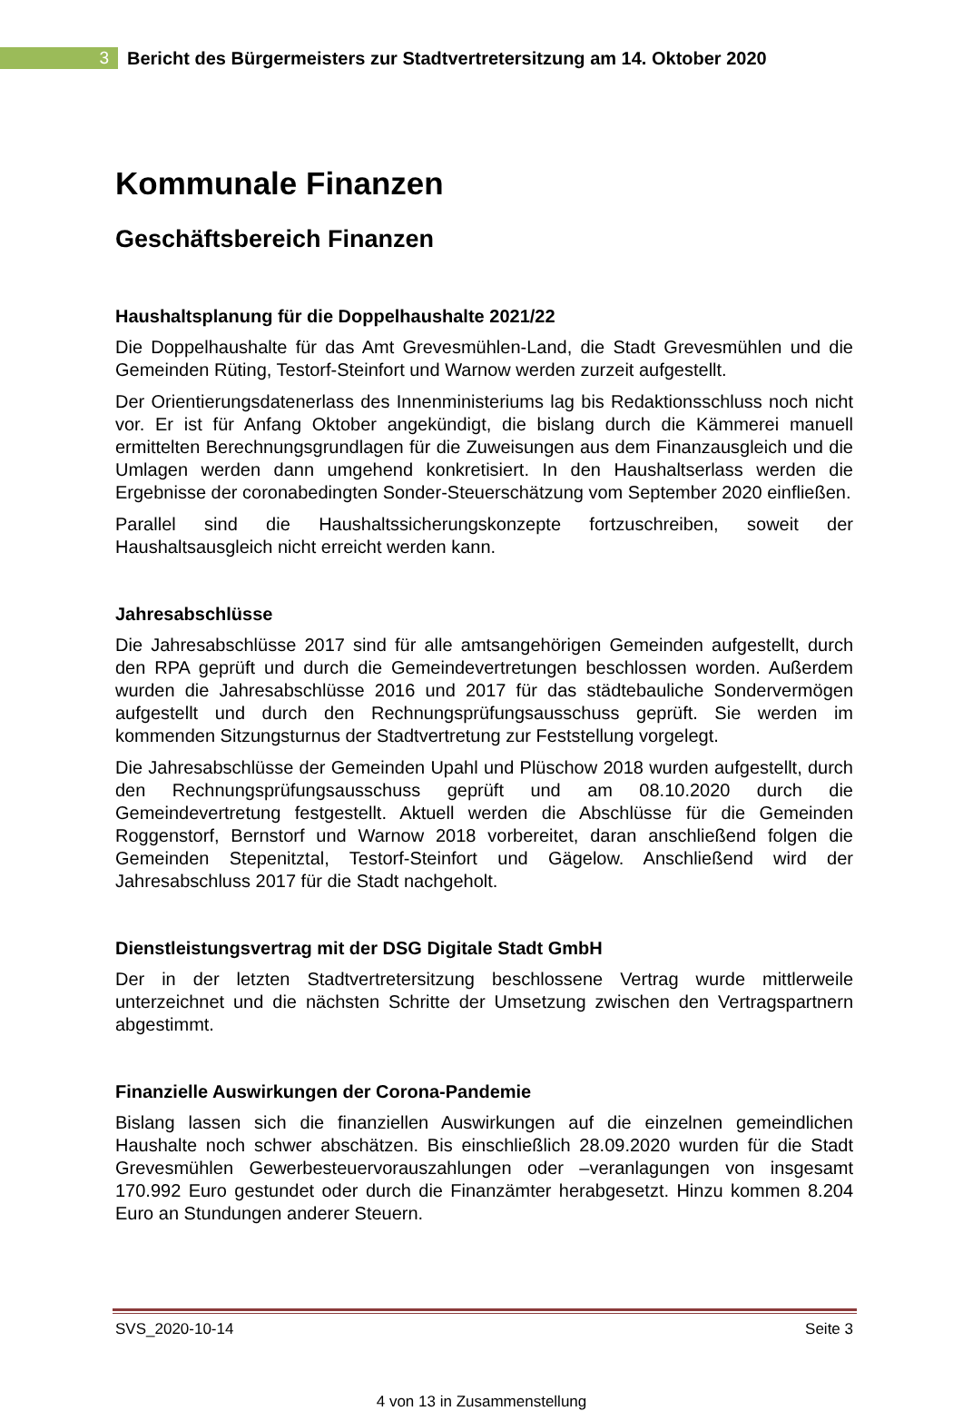3
Bericht des Bürgermeisters zur Stadtvertretersitzung am 14. Oktober 2020
Kommunale Finanzen
Geschäftsbereich Finanzen
Haushaltsplanung für die Doppelhaushalte 2021/22
Die Doppelhaushalte für das Amt Grevesmühlen-Land, die Stadt Grevesmühlen und die Gemeinden Rüting, Testorf-Steinfort und Warnow werden zurzeit aufgestellt.
Der Orientierungsdatenerlass des Innenministeriums lag bis Redaktionsschluss noch nicht vor. Er ist für Anfang Oktober angekündigt, die bislang durch die Kämmerei manuell ermittelten Berechnungsgrundlagen für die Zuweisungen aus dem Finanzausgleich und die Umlagen werden dann umgehend konkretisiert. In den Haushaltserlass werden die Ergebnisse der coronabedingten Sonder-Steuerschätzung vom September 2020 einfließen.
Parallel sind die Haushaltssicherungskonzepte fortzuschreiben, soweit der Haushaltsausgleich nicht erreicht werden kann.
Jahresabschlüsse
Die Jahresabschlüsse 2017 sind für alle amtsangehörigen Gemeinden aufgestellt, durch den RPA geprüft und durch die Gemeindevertretungen beschlossen worden. Außerdem wurden die Jahresabschlüsse 2016 und 2017 für das städtebauliche Sondervermögen aufgestellt und durch den Rechnungsprüfungsausschuss geprüft. Sie werden im kommenden Sitzungsturnus der Stadtvertretung zur Feststellung vorgelegt.
Die Jahresabschlüsse der Gemeinden Upahl und Plüschow 2018 wurden aufgestellt, durch den Rechnungsprüfungsausschuss geprüft und am 08.10.2020 durch die Gemeindevertretung festgestellt. Aktuell werden die Abschlüsse für die Gemeinden Roggenstorf, Bernstorf und Warnow 2018 vorbereitet, daran anschließend folgen die Gemeinden Stepenitztal, Testorf-Steinfort und Gägelow. Anschließend wird der Jahresabschluss 2017 für die Stadt nachgeholt.
Dienstleistungsvertrag mit der DSG Digitale Stadt GmbH
Der in der letzten Stadtvertretersitzung beschlossene Vertrag wurde mittlerweile unterzeichnet und die nächsten Schritte der Umsetzung zwischen den Vertragspartnern abgestimmt.
Finanzielle Auswirkungen der Corona-Pandemie
Bislang lassen sich die finanziellen Auswirkungen auf die einzelnen gemeindlichen Haushalte noch schwer abschätzen. Bis einschließlich 28.09.2020 wurden für die Stadt Grevesmühlen Gewerbesteuervorauszahlungen oder –veranlagungen von insgesamt 170.992 Euro gestundet oder durch die Finanzämter herabgesetzt. Hinzu kommen 8.204 Euro an Stundungen anderer Steuern.
SVS_2020-10-14 Seite 3
4 von 13 in Zusammenstellung